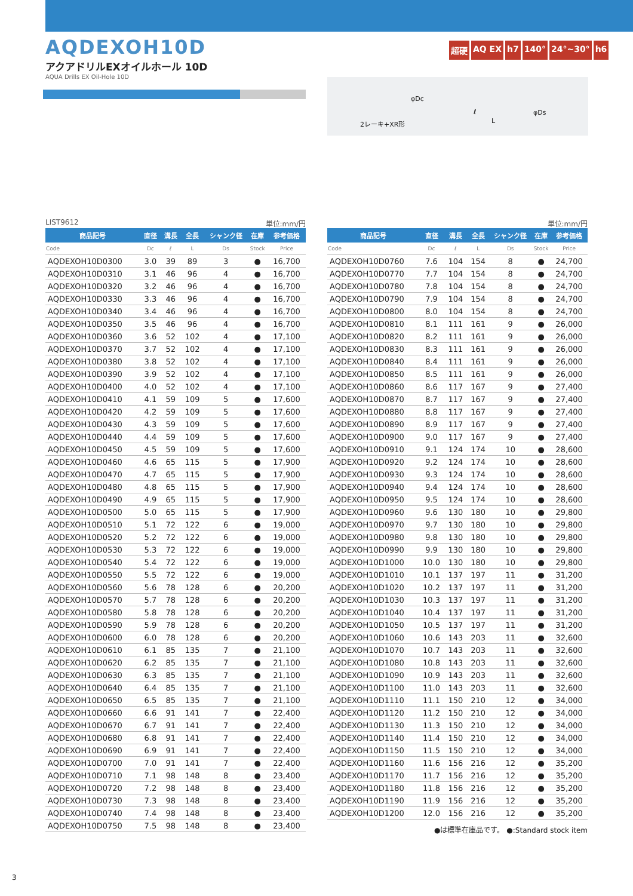AQDEXOH10D
アクアドリルEXオイルホール 10D
AQUA Drills EX Oil-Hole 10D
超硬 AQ EX h7 140° 24°~30° h6
2レーキ+XR形
φDc
ℓ
L
φDs
LIST9612 単位:mm/円
| 商品記号 | 直径 | 溝長 | 全長 | シャンク径 | 在庫 | 参考価格 |
| --- | --- | --- | --- | --- | --- | --- |
| Code | Dc | ℓ | L | Ds | Stock | Price |
| AQDEXOH10D0300 | 3.0 | 39 | 89 | 3 | ● | 16,700 |
| AQDEXOH10D0310 | 3.1 | 46 | 96 | 4 | ● | 16,700 |
| AQDEXOH10D0320 | 3.2 | 46 | 96 | 4 | ● | 16,700 |
| AQDEXOH10D0330 | 3.3 | 46 | 96 | 4 | ● | 16,700 |
| AQDEXOH10D0340 | 3.4 | 46 | 96 | 4 | ● | 16,700 |
| AQDEXOH10D0350 | 3.5 | 46 | 96 | 4 | ● | 16,700 |
| AQDEXOH10D0360 | 3.6 | 52 | 102 | 4 | ● | 17,100 |
| AQDEXOH10D0370 | 3.7 | 52 | 102 | 4 | ● | 17,100 |
| AQDEXOH10D0380 | 3.8 | 52 | 102 | 4 | ● | 17,100 |
| AQDEXOH10D0390 | 3.9 | 52 | 102 | 4 | ● | 17,100 |
| AQDEXOH10D0400 | 4.0 | 52 | 102 | 4 | ● | 17,100 |
| AQDEXOH10D0410 | 4.1 | 59 | 109 | 5 | ● | 17,600 |
| AQDEXOH10D0420 | 4.2 | 59 | 109 | 5 | ● | 17,600 |
| AQDEXOH10D0430 | 4.3 | 59 | 109 | 5 | ● | 17,600 |
| AQDEXOH10D0440 | 4.4 | 59 | 109 | 5 | ● | 17,600 |
| AQDEXOH10D0450 | 4.5 | 59 | 109 | 5 | ● | 17,600 |
| AQDEXOH10D0460 | 4.6 | 65 | 115 | 5 | ● | 17,900 |
| AQDEXOH10D0470 | 4.7 | 65 | 115 | 5 | ● | 17,900 |
| AQDEXOH10D0480 | 4.8 | 65 | 115 | 5 | ● | 17,900 |
| AQDEXOH10D0490 | 4.9 | 65 | 115 | 5 | ● | 17,900 |
| AQDEXOH10D0500 | 5.0 | 65 | 115 | 5 | ● | 17,900 |
| AQDEXOH10D0510 | 5.1 | 72 | 122 | 6 | ● | 19,000 |
| AQDEXOH10D0520 | 5.2 | 72 | 122 | 6 | ● | 19,000 |
| AQDEXOH10D0530 | 5.3 | 72 | 122 | 6 | ● | 19,000 |
| AQDEXOH10D0540 | 5.4 | 72 | 122 | 6 | ● | 19,000 |
| AQDEXOH10D0550 | 5.5 | 72 | 122 | 6 | ● | 19,000 |
| AQDEXOH10D0560 | 5.6 | 78 | 128 | 6 | ● | 20,200 |
| AQDEXOH10D0570 | 5.7 | 78 | 128 | 6 | ● | 20,200 |
| AQDEXOH10D0580 | 5.8 | 78 | 128 | 6 | ● | 20,200 |
| AQDEXOH10D0590 | 5.9 | 78 | 128 | 6 | ● | 20,200 |
| AQDEXOH10D0600 | 6.0 | 78 | 128 | 6 | ● | 20,200 |
| AQDEXOH10D0610 | 6.1 | 85 | 135 | 7 | ● | 21,100 |
| AQDEXOH10D0620 | 6.2 | 85 | 135 | 7 | ● | 21,100 |
| AQDEXOH10D0630 | 6.3 | 85 | 135 | 7 | ● | 21,100 |
| AQDEXOH10D0640 | 6.4 | 85 | 135 | 7 | ● | 21,100 |
| AQDEXOH10D0650 | 6.5 | 85 | 135 | 7 | ● | 21,100 |
| AQDEXOH10D0660 | 6.6 | 91 | 141 | 7 | ● | 22,400 |
| AQDEXOH10D0670 | 6.7 | 91 | 141 | 7 | ● | 22,400 |
| AQDEXOH10D0680 | 6.8 | 91 | 141 | 7 | ● | 22,400 |
| AQDEXOH10D0690 | 6.9 | 91 | 141 | 7 | ● | 22,400 |
| AQDEXOH10D0700 | 7.0 | 91 | 141 | 7 | ● | 22,400 |
| AQDEXOH10D0710 | 7.1 | 98 | 148 | 8 | ● | 23,400 |
| AQDEXOH10D0720 | 7.2 | 98 | 148 | 8 | ● | 23,400 |
| AQDEXOH10D0730 | 7.3 | 98 | 148 | 8 | ● | 23,400 |
| AQDEXOH10D0740 | 7.4 | 98 | 148 | 8 | ● | 23,400 |
| AQDEXOH10D0750 | 7.5 | 98 | 148 | 8 | ● | 23,400 |
単位:mm/円
| 商品記号 | 直径 | 溝長 | 全長 | シャンク径 | 在庫 | 参考価格 |
| --- | --- | --- | --- | --- | --- | --- |
| Code | Dc | ℓ | L | Ds | Stock | Price |
| AQDEXOH10D0760 | 7.6 | 104 | 154 | 8 | ● | 24,700 |
| AQDEXOH10D0770 | 7.7 | 104 | 154 | 8 | ● | 24,700 |
| AQDEXOH10D0780 | 7.8 | 104 | 154 | 8 | ● | 24,700 |
| AQDEXOH10D0790 | 7.9 | 104 | 154 | 8 | ● | 24,700 |
| AQDEXOH10D0800 | 8.0 | 104 | 154 | 8 | ● | 24,700 |
| AQDEXOH10D0810 | 8.1 | 111 | 161 | 9 | ● | 26,000 |
| AQDEXOH10D0820 | 8.2 | 111 | 161 | 9 | ● | 26,000 |
| AQDEXOH10D0830 | 8.3 | 111 | 161 | 9 | ● | 26,000 |
| AQDEXOH10D0840 | 8.4 | 111 | 161 | 9 | ● | 26,000 |
| AQDEXOH10D0850 | 8.5 | 111 | 161 | 9 | ● | 26,000 |
| AQDEXOH10D0860 | 8.6 | 117 | 167 | 9 | ● | 27,400 |
| AQDEXOH10D0870 | 8.7 | 117 | 167 | 9 | ● | 27,400 |
| AQDEXOH10D0880 | 8.8 | 117 | 167 | 9 | ● | 27,400 |
| AQDEXOH10D0890 | 8.9 | 117 | 167 | 9 | ● | 27,400 |
| AQDEXOH10D0900 | 9.0 | 117 | 167 | 9 | ● | 27,400 |
| AQDEXOH10D0910 | 9.1 | 124 | 174 | 10 | ● | 28,600 |
| AQDEXOH10D0920 | 9.2 | 124 | 174 | 10 | ● | 28,600 |
| AQDEXOH10D0930 | 9.3 | 124 | 174 | 10 | ● | 28,600 |
| AQDEXOH10D0940 | 9.4 | 124 | 174 | 10 | ● | 28,600 |
| AQDEXOH10D0950 | 9.5 | 124 | 174 | 10 | ● | 28,600 |
| AQDEXOH10D0960 | 9.6 | 130 | 180 | 10 | ● | 29,800 |
| AQDEXOH10D0970 | 9.7 | 130 | 180 | 10 | ● | 29,800 |
| AQDEXOH10D0980 | 9.8 | 130 | 180 | 10 | ● | 29,800 |
| AQDEXOH10D0990 | 9.9 | 130 | 180 | 10 | ● | 29,800 |
| AQDEXOH10D1000 | 10.0 | 130 | 180 | 10 | ● | 29,800 |
| AQDEXOH10D1010 | 10.1 | 137 | 197 | 11 | ● | 31,200 |
| AQDEXOH10D1020 | 10.2 | 137 | 197 | 11 | ● | 31,200 |
| AQDEXOH10D1030 | 10.3 | 137 | 197 | 11 | ● | 31,200 |
| AQDEXOH10D1040 | 10.4 | 137 | 197 | 11 | ● | 31,200 |
| AQDEXOH10D1050 | 10.5 | 137 | 197 | 11 | ● | 31,200 |
| AQDEXOH10D1060 | 10.6 | 143 | 203 | 11 | ● | 32,600 |
| AQDEXOH10D1070 | 10.7 | 143 | 203 | 11 | ● | 32,600 |
| AQDEXOH10D1080 | 10.8 | 143 | 203 | 11 | ● | 32,600 |
| AQDEXOH10D1090 | 10.9 | 143 | 203 | 11 | ● | 32,600 |
| AQDEXOH10D1100 | 11.0 | 143 | 203 | 11 | ● | 32,600 |
| AQDEXOH10D1110 | 11.1 | 150 | 210 | 12 | ● | 34,000 |
| AQDEXOH10D1120 | 11.2 | 150 | 210 | 12 | ● | 34,000 |
| AQDEXOH10D1130 | 11.3 | 150 | 210 | 12 | ● | 34,000 |
| AQDEXOH10D1140 | 11.4 | 150 | 210 | 12 | ● | 34,000 |
| AQDEXOH10D1150 | 11.5 | 150 | 210 | 12 | ● | 34,000 |
| AQDEXOH10D1160 | 11.6 | 156 | 216 | 12 | ● | 35,200 |
| AQDEXOH10D1170 | 11.7 | 156 | 216 | 12 | ● | 35,200 |
| AQDEXOH10D1180 | 11.8 | 156 | 216 | 12 | ● | 35,200 |
| AQDEXOH10D1190 | 11.9 | 156 | 216 | 12 | ● | 35,200 |
| AQDEXOH10D1200 | 12.0 | 156 | 216 | 12 | ● | 35,200 |
●は標準在庫品です。 ●:Standard stock item
3